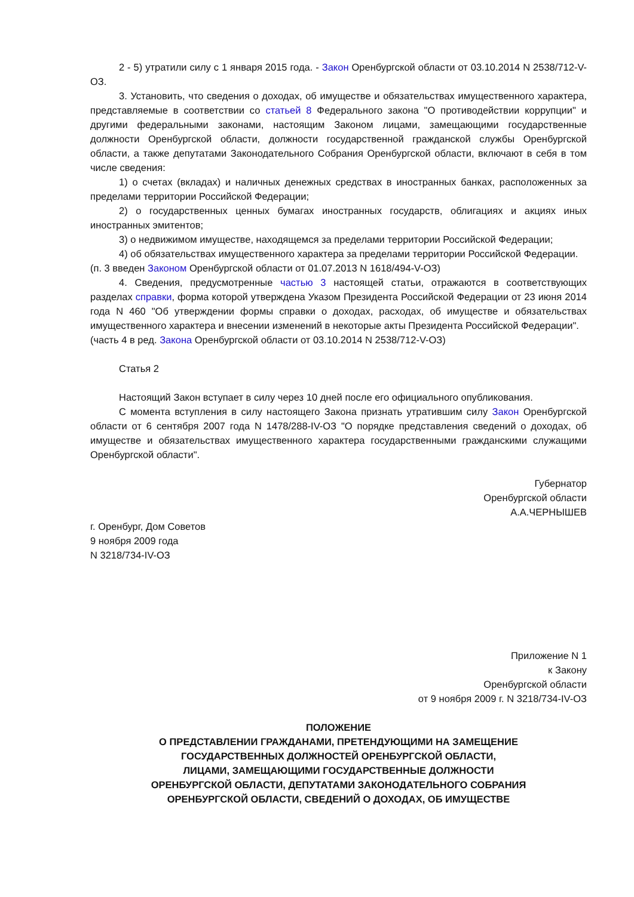2 - 5) утратили силу с 1 января 2015 года. - Закон Оренбургской области от 03.10.2014 N 2538/712-V-ОЗ.
3. Установить, что сведения о доходах, об имуществе и обязательствах имущественного характера, представляемые в соответствии со статьей 8 Федерального закона "О противодействии коррупции" и другими федеральными законами, настоящим Законом лицами, замещающими государственные должности Оренбургской области, должности государственной гражданской службы Оренбургской области, а также депутатами Законодательного Собрания Оренбургской области, включают в себя в том числе сведения:
1) о счетах (вкладах) и наличных денежных средствах в иностранных банках, расположенных за пределами территории Российской Федерации;
2) о государственных ценных бумагах иностранных государств, облигациях и акциях иных иностранных эмитентов;
3) о недвижимом имуществе, находящемся за пределами территории Российской Федерации;
4) об обязательствах имущественного характера за пределами территории Российской Федерации.
(п. 3 введен Законом Оренбургской области от 01.07.2013 N 1618/494-V-ОЗ)
4. Сведения, предусмотренные частью 3 настоящей статьи, отражаются в соответствующих разделах справки, форма которой утверждена Указом Президента Российской Федерации от 23 июня 2014 года N 460 "Об утверждении формы справки о доходах, расходах, об имуществе и обязательствах имущественного характера и внесении изменений в некоторые акты Президента Российской Федерации".
(часть 4 в ред. Закона Оренбургской области от 03.10.2014 N 2538/712-V-ОЗ)
Статья 2
Настоящий Закон вступает в силу через 10 дней после его официального опубликования.
С момента вступления в силу настоящего Закона признать утратившим силу Закон Оренбургской области от 6 сентября 2007 года N 1478/288-IV-ОЗ "О порядке представления сведений о доходах, об имуществе и обязательствах имущественного характера государственными гражданскими служащими Оренбургской области".
Губернатор
Оренбургской области
А.А.ЧЕРНЫШЕВ
г. Оренбург, Дом Советов
9 ноября 2009 года
N 3218/734-IV-ОЗ
Приложение N 1
к Закону
Оренбургской области
от 9 ноября 2009 г. N 3218/734-IV-ОЗ
ПОЛОЖЕНИЕ
О ПРЕДСТАВЛЕНИИ ГРАЖДАНАМИ, ПРЕТЕНДУЮЩИМИ НА ЗАМЕЩЕНИЕ
ГОСУДАРСТВЕННЫХ ДОЛЖНОСТЕЙ ОРЕНБУРГСКОЙ ОБЛАСТИ,
ЛИЦАМИ, ЗАМЕЩАЮЩИМИ ГОСУДАРСТВЕННЫЕ ДОЛЖНОСТИ
ОРЕНБУРГСКОЙ ОБЛАСТИ, ДЕПУТАТАМИ ЗАКОНОДАТЕЛЬНОГО СОБРАНИЯ
ОРЕНБУРГСКОЙ ОБЛАСТИ, СВЕДЕНИЙ О ДОХОДАХ, ОБ ИМУЩЕСТВЕ